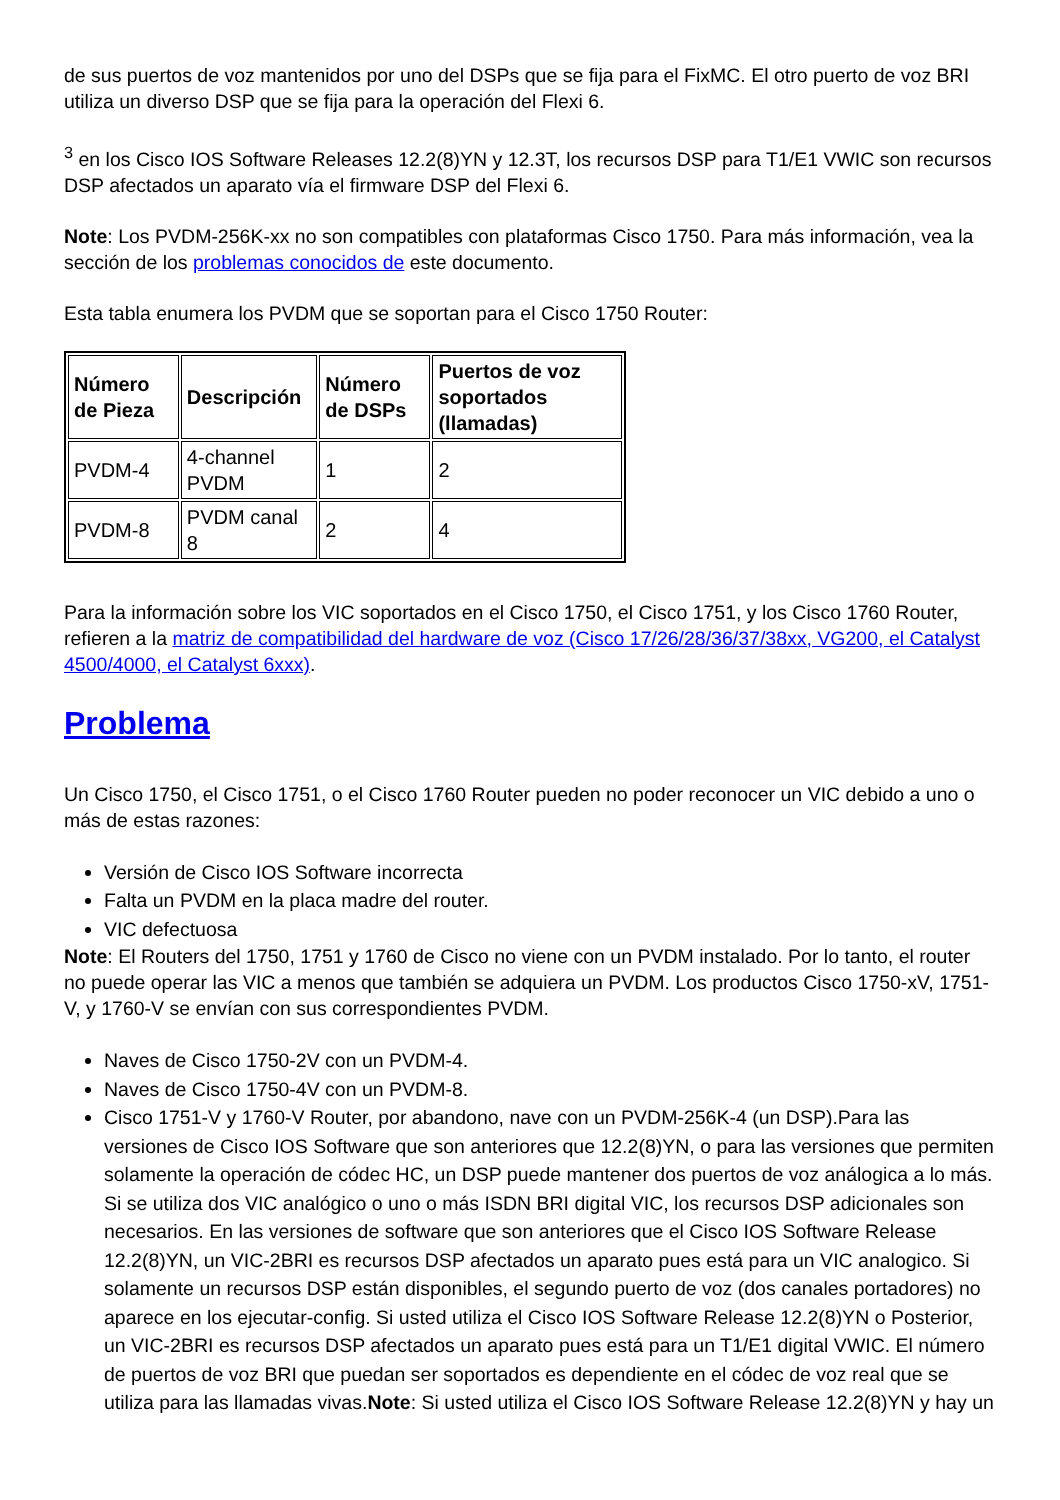de sus puertos de voz mantenidos por uno del DSPs que se fija para el FixMC. El otro puerto de voz BRI utiliza un diverso DSP que se fija para la operación del Flexi 6.
<sup>3</sup> en los Cisco IOS Software Releases 12.2(8)YN y 12.3T, los recursos DSP para T1/E1 VWIC son recursos DSP afectados un aparato vía el firmware DSP del Flexi 6.
Note: Los PVDM-256K-xx no son compatibles con plataformas Cisco 1750. Para más información, vea la sección de los problemas conocidos de este documento.
Esta tabla enumera los PVDM que se soportan para el Cisco 1750 Router:
| Número de Pieza | Descripción | Número de DSPs | Puertos de voz soportados (llamadas) |
| --- | --- | --- | --- |
| PVDM-4 | 4-channel PVDM | 1 | 2 |
| PVDM-8 | PVDM canal 8 | 2 | 4 |
Para la información sobre los VIC soportados en el Cisco 1750, el Cisco 1751, y los Cisco 1760 Router, refieren a la matriz de compatibilidad del hardware de voz (Cisco 17/26/28/36/37/38xx, VG200, el Catalyst 4500/4000, el Catalyst 6xxx).
Problema
Un Cisco 1750, el Cisco 1751, o el Cisco 1760 Router pueden no poder reconocer un VIC debido a uno o más de estas razones:
Versión de Cisco IOS Software incorrecta
Falta un PVDM en la placa madre del router.
VIC defectuosa
Note: El Routers del 1750, 1751 y 1760 de Cisco no viene con un PVDM instalado. Por lo tanto, el router no puede operar las VIC a menos que también se adquiera un PVDM. Los productos Cisco 1750-xV, 1751-V, y 1760-V se envían con sus correspondientes PVDM.
Naves de Cisco 1750-2V con un PVDM-4.
Naves de Cisco 1750-4V con un PVDM-8.
Cisco 1751-V y 1760-V Router, por abandono, nave con un PVDM-256K-4 (un DSP).Para las versiones de Cisco IOS Software que son anteriores que 12.2(8)YN, o para las versiones que permiten solamente la operación de códec HC, un DSP puede mantener dos puertos de voz análogica a lo más. Si se utiliza dos VIC analógico o uno o más ISDN BRI digital VIC, los recursos DSP adicionales son necesarios. En las versiones de software que son anteriores que el Cisco IOS Software Release 12.2(8)YN, un VIC-2BRI es recursos DSP afectados un aparato pues está para un VIC analogico. Si solamente un recursos DSP están disponibles, el segundo puerto de voz (dos canales portadores) no aparece en los ejecutar-config. Si usted utiliza el Cisco IOS Software Release 12.2(8)YN o Posterior, un VIC-2BRI es recursos DSP afectados un aparato pues está para un T1/E1 digital VWIC. El número de puertos de voz BRI que puedan ser soportados es dependiente en el códec de voz real que se utiliza para las llamadas vivas.Note: Si usted utiliza el Cisco IOS Software Release 12.2(8)YN y hay un